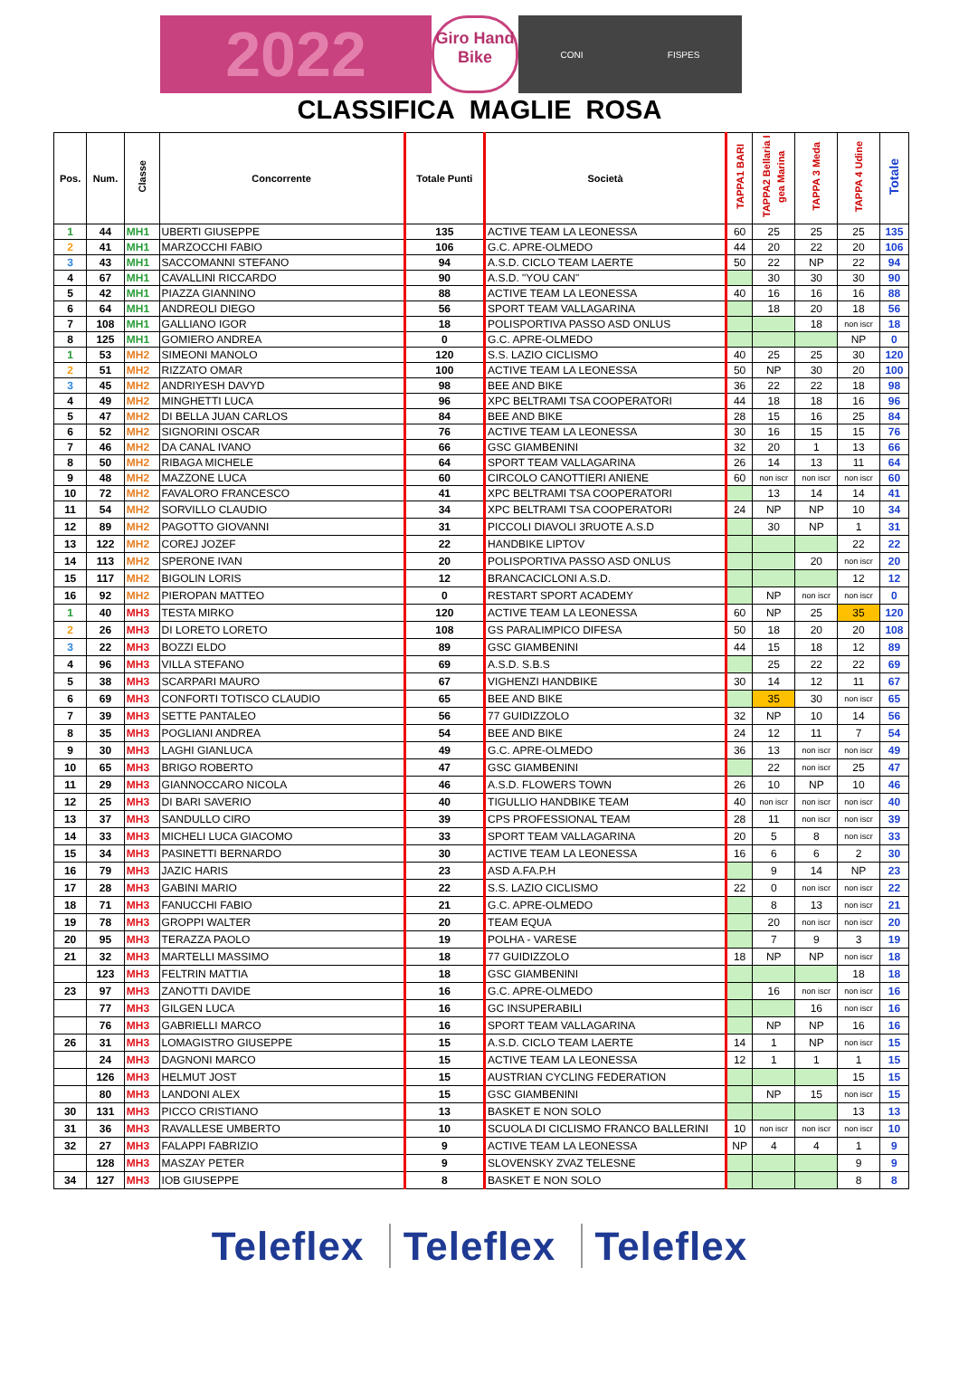2022
Giro Hand Bike
CONI FISPES
CLASSIFICA MAGLIE ROSA
| Pos. | Num. | Classe | Concorrente | Totale Punti | Società | TAPPA1 BARI | TAPPA2 Bellaria I gea Marina | TAPPA 3 Meda | TAPPA 4 Udine | Totale |
| --- | --- | --- | --- | --- | --- | --- | --- | --- | --- | --- |
| 1 | 44 | MH1 | UBERTI GIUSEPPE | 135 | ACTIVE TEAM LA LEONESSA | 60 | 25 | 25 | 25 | 135 |
| 2 | 41 | MH1 | MARZOCCHI FABIO | 106 | G.C. APRE-OLMEDO | 44 | 20 | 22 | 20 | 106 |
| 3 | 43 | MH1 | SACCOMANNI STEFANO | 94 | A.S.D. CICLO TEAM LAERTE | 50 | 22 | NP | 22 | 94 |
| 4 | 67 | MH1 | CAVALLINI RICCARDO | 90 | A.S.D. "YOU CAN" | | 30 | 30 | 30 | 90 |
| 5 | 42 | MH1 | PIAZZA GIANNINO | 88 | ACTIVE TEAM LA LEONESSA | 40 | 16 | 16 | 16 | 88 |
| 6 | 64 | MH1 | ANDREOLI DIEGO | 56 | SPORT TEAM VALLAGARINA | | 18 | 20 | 18 | 56 |
| 7 | 108 | MH1 | GALLIANO IGOR | 18 | POLISPORTIVA PASSO ASD ONLUS | | | 18 | non iscr | 18 |
| 8 | 125 | MH1 | GOMIERO ANDREA | 0 | G.C. APRE-OLMEDO | | | | NP | 0 |
| 1 | 53 | MH2 | SIMEONI MANOLO | 120 | S.S. LAZIO CICLISMO | 40 | 25 | 25 | 30 | 120 |
| 2 | 51 | MH2 | RIZZATO OMAR | 100 | ACTIVE TEAM LA LEONESSA | 50 | NP | 30 | 20 | 100 |
| 3 | 45 | MH2 | ANDRIYESH DAVYD | 98 | BEE AND BIKE | 36 | 22 | 22 | 18 | 98 |
| 4 | 49 | MH2 | MINGHETTI LUCA | 96 | XPC BELTRAMI TSA COOPERATORI | 44 | 18 | 18 | 16 | 96 |
| 5 | 47 | MH2 | DI BELLA JUAN CARLOS | 84 | BEE AND BIKE | 28 | 15 | 16 | 25 | 84 |
| 6 | 52 | MH2 | SIGNORINI OSCAR | 76 | ACTIVE TEAM LA LEONESSA | 30 | 16 | 15 | 15 | 76 |
| 7 | 46 | MH2 | DA CANAL IVANO | 66 | GSC GIAMBENINI | 32 | 20 | 1 | 13 | 66 |
| 8 | 50 | MH2 | RIBAGA MICHELE | 64 | SPORT TEAM VALLAGARINA | 26 | 14 | 13 | 11 | 64 |
| 9 | 48 | MH2 | MAZZONE LUCA | 60 | CIRCOLO CANOTTIERI ANIENE | 60 | non iscr | non iscr | non iscr | 60 |
| 10 | 72 | MH2 | FAVALORO FRANCESCO | 41 | XPC BELTRAMI TSA COOPERATORI | | 13 | 14 | 14 | 41 |
| 11 | 54 | MH2 | SORVILLO CLAUDIO | 34 | XPC BELTRAMI TSA COOPERATORI | 24 | NP | NP | 10 | 34 |
| 12 | 89 | MH2 | PAGOTTO GIOVANNI | 31 | PICCOLI DIAVOLI 3RUOTE A.S.D | | 30 | NP | 1 | 31 |
| 13 | 122 | MH2 | COREJ JOZEF | 22 | HANDBIKE LIPTOV | | | | 22 | 22 |
| 14 | 113 | MH2 | SPERONE IVAN | 20 | POLISPORTIVA PASSO ASD ONLUS | | | 20 | non iscr | 20 |
| 15 | 117 | MH2 | BIGOLIN LORIS | 12 | BRANCACICLONI A.S.D. | | | | 12 | 12 |
| 16 | 92 | MH2 | PIEROPAN MATTEO | 0 | RESTART SPORT ACADEMY | | NP | non iscr | non iscr | 0 |
| 1 | 40 | MH3 | TESTA MIRKO | 120 | ACTIVE TEAM LA LEONESSA | 60 | NP | 25 | 35 | 120 |
| 2 | 26 | MH3 | DI LORETO LORETO | 108 | GS PARALIMPICO DIFESA | 50 | 18 | 20 | 20 | 108 |
| 3 | 22 | MH3 | BOZZI ELDO | 89 | GSC GIAMBENINI | 44 | 15 | 18 | 12 | 89 |
| 4 | 96 | MH3 | VILLA STEFANO | 69 | A.S.D. S.B.S | | 25 | 22 | 22 | 69 |
| 5 | 38 | MH3 | SCARPARI MAURO | 67 | VIGHENZI HANDBIKE | 30 | 14 | 12 | 11 | 67 |
| 6 | 69 | MH3 | CONFORTI TOTISCO CLAUDIO | 65 | BEE AND BIKE | | 35 | 30 | non iscr | 65 |
| 7 | 39 | MH3 | SETTE PANTALEO | 56 | 77 GUIDIZZOLO | 32 | NP | 10 | 14 | 56 |
| 8 | 35 | MH3 | POGLIANI ANDREA | 54 | BEE AND BIKE | 24 | 12 | 11 | 7 | 54 |
| 9 | 30 | MH3 | LAGHI GIANLUCA | 49 | G.C. APRE-OLMEDO | 36 | 13 | non iscr | non iscr | 49 |
| 10 | 65 | MH3 | BRIGO ROBERTO | 47 | GSC GIAMBENINI | | 22 | non iscr | 25 | 47 |
| 11 | 29 | MH3 | GIANNOCCARO NICOLA | 46 | A.S.D. FLOWERS TOWN | 26 | 10 | NP | 10 | 46 |
| 12 | 25 | MH3 | DI BARI SAVERIO | 40 | TIGULLIO HANDBIKE TEAM | 40 | non iscr | non iscr | non iscr | 40 |
| 13 | 37 | MH3 | SANDULLO CIRO | 39 | CPS PROFESSIONAL TEAM | 28 | 11 | non iscr | non iscr | 39 |
| 14 | 33 | MH3 | MICHELI LUCA GIACOMO | 33 | SPORT TEAM VALLAGARINA | 20 | 5 | 8 | non iscr | 33 |
| 15 | 34 | MH3 | PASINETTI BERNARDO | 30 | ACTIVE TEAM LA LEONESSA | 16 | 6 | 6 | 2 | 30 |
| 16 | 79 | MH3 | JAZIC HARIS | 23 | ASD A.FA.P.H | | 9 | 14 | NP | 23 |
| 17 | 28 | MH3 | GABINI MARIO | 22 | S.S. LAZIO CICLISMO | 22 | 0 | non iscr | non iscr | 22 |
| 18 | 71 | MH3 | FANUCCHI FABIO | 21 | G.C. APRE-OLMEDO | | 8 | 13 | non iscr | 21 |
| 19 | 78 | MH3 | GROPPI WALTER | 20 | TEAM EQUA | | 20 | non iscr | non iscr | 20 |
| 20 | 95 | MH3 | TERAZZA PAOLO | 19 | POLHA - VARESE | | 7 | 9 | 3 | 19 |
| 21 | 32 | MH3 | MARTELLI MASSIMO | 18 | 77 GUIDIZZOLO | 18 | NP | NP | non iscr | 18 |
| | 123 | MH3 | FELTRIN MATTIA | 18 | GSC GIAMBENINI | | | | 18 | 18 |
| 23 | 97 | MH3 | ZANOTTI DAVIDE | 16 | G.C. APRE-OLMEDO | | 16 | non iscr | non iscr | 16 |
| | 77 | MH3 | GILGEN LUCA | 16 | GC INSUPERABILI | | | 16 | non iscr | 16 |
| | 76 | MH3 | GABRIELLI MARCO | 16 | SPORT TEAM VALLAGARINA | | NP | NP | 16 | 16 |
| 26 | 31 | MH3 | LOMAGISTRO GIUSEPPE | 15 | A.S.D. CICLO TEAM LAERTE | 14 | 1 | NP | non iscr | 15 |
| | 24 | MH3 | DAGNONI MARCO | 15 | ACTIVE TEAM LA LEONESSA | 12 | 1 | 1 | 1 | 15 |
| | 126 | MH3 | HELMUT JOST | 15 | AUSTRIAN CYCLING FEDERATION | | | | 15 | 15 |
| | 80 | MH3 | LANDONI ALEX | 15 | GSC GIAMBENINI | | NP | 15 | non iscr | 15 |
| 30 | 131 | MH3 | PICCO CRISTIANO | 13 | BASKET E NON SOLO | | | | 13 | 13 |
| 31 | 36 | MH3 | RAVALLESE UMBERTO | 10 | SCUOLA DI CICLISMO FRANCO BALLERINI | 10 | non iscr | non iscr | non iscr | 10 |
| 32 | 27 | MH3 | FALAPPI FABRIZIO | 9 | ACTIVE TEAM LA LEONESSA | NP | 4 | 4 | 1 | 9 |
| | 128 | MH3 | MASZAY PETER | 9 | SLOVENSKY ZVAZ TELESNE | | | | 9 | 9 |
| 34 | 127 | MH3 | IOB GIUSEPPE | 8 | BASKET E NON SOLO | | | | 8 | 8 |
Teleflex Teleflex Teleflex